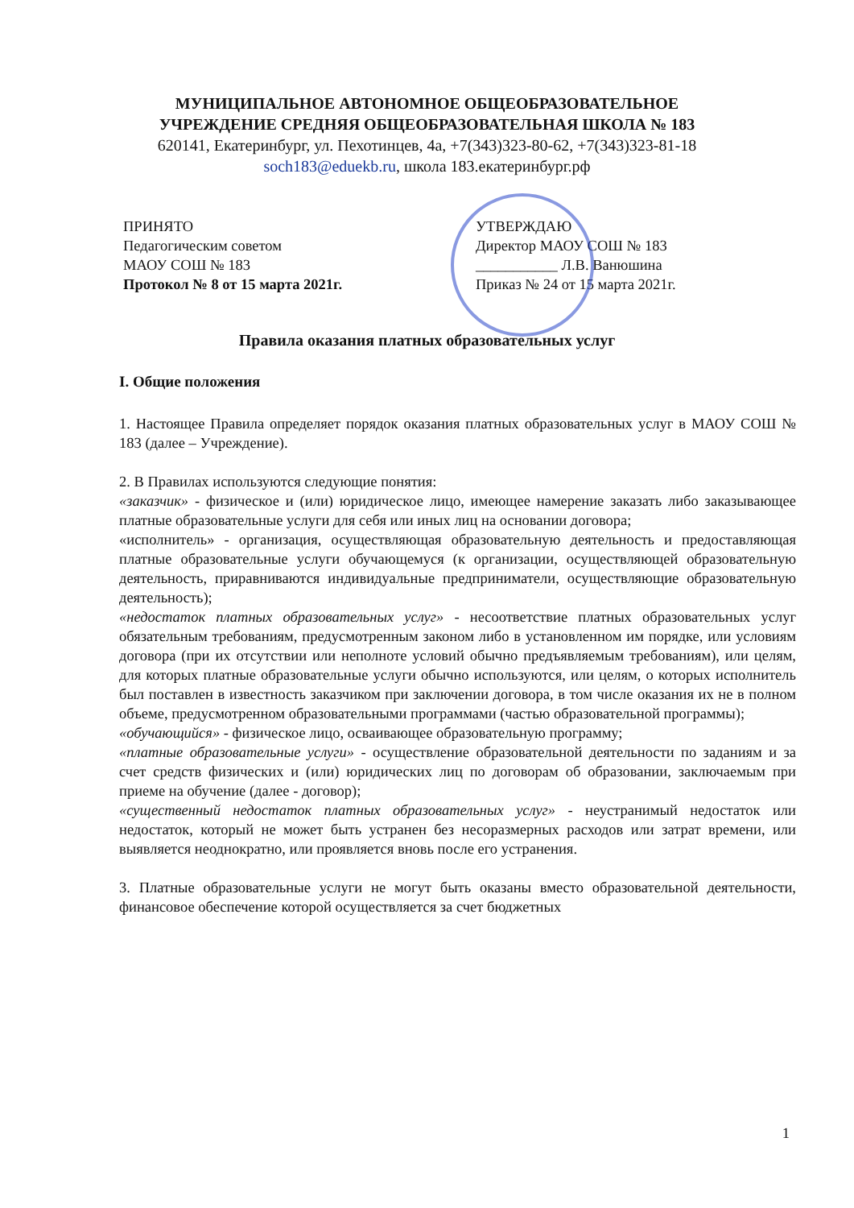МУНИЦИПАЛЬНОЕ АВТОНОМНОЕ ОБЩЕОБРАЗОВАТЕЛЬНОЕ
УЧРЕЖДЕНИЕ СРЕДНЯЯ ОБЩЕОБРАЗОВАТЕЛЬНАЯ ШКОЛА № 183
620141, Екатеринбург, ул. Пехотинцев, 4а, +7(343)323-80-62, +7(343)323-81-18
soch183@eduekb.ru, школа 183.екатеринбург.рф
ПРИНЯТО
Педагогическим советом
МАОУ СОШ № 183
Протокол № 8 от 15 марта 2021г.
УТВЕРЖДАЮ
Директор МАОУ СОШ № 183
___________ Л.В. Ванюшина
Приказ № 24 от 15 марта 2021г.
Правила оказания платных образовательных услуг
I. Общие положения
1. Настоящее Правила определяет порядок оказания платных образовательных услуг в МАОУ СОШ № 183 (далее – Учреждение).
2. В Правилах используются следующие понятия:
«заказчик» - физическое и (или) юридическое лицо, имеющее намерение заказать либо заказывающее платные образовательные услуги для себя или иных лиц на основании договора;
«исполнитель» - организация, осуществляющая образовательную деятельность и предоставляющая платные образовательные услуги обучающемуся (к организации, осуществляющей образовательную деятельность, приравниваются индивидуальные предприниматели, осуществляющие образовательную деятельность);
«недостаток платных образовательных услуг» - несоответствие платных образовательных услуг обязательным требованиям, предусмотренным законом либо в установленном им порядке, или условиям договора (при их отсутствии или неполноте условий обычно предъявляемым требованиям), или целям, для которых платные образовательные услуги обычно используются, или целям, о которых исполнитель был поставлен в известность заказчиком при заключении договора, в том числе оказания их не в полном объеме, предусмотренном образовательными программами (частью образовательной программы);
«обучающийся» - физическое лицо, осваивающее образовательную программу;
«платные образовательные услуги» - осуществление образовательной деятельности по заданиям и за счет средств физических и (или) юридических лиц по договорам об образовании, заключаемым при приеме на обучение (далее - договор);
«существенный недостаток платных образовательных услуг» - неустранимый недостаток или недостаток, который не может быть устранен без несоразмерных расходов или затрат времени, или выявляется неоднократно, или проявляется вновь после его устранения.
3. Платные образовательные услуги не могут быть оказаны вместо образовательной деятельности, финансовое обеспечение которой осуществляется за счет бюджетных
1